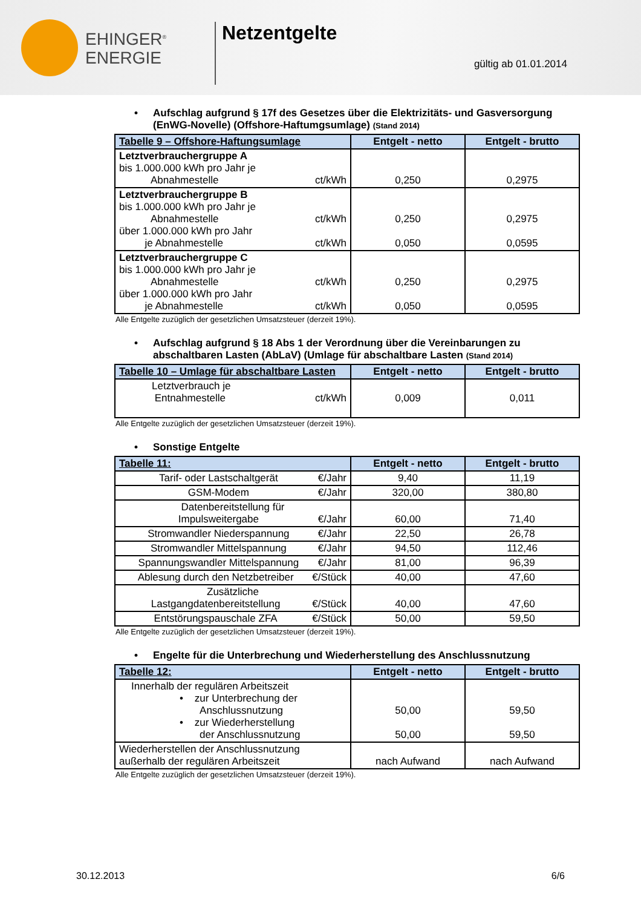EHINGER<sup>®</sup>
ENERGIE
Netzentgelte
gültig ab 01.01.2014
• Aufschlag aufgrund § 17f des Gesetzes über die Elektrizitäts- und Gasversorgung (EnWG-Novelle) (Offshore-Haftumgsumlage) (Stand 2014)
| Tabelle 9 – Offshore-Haftungsumlage | Entgelt - netto | Entgelt - brutto |
| --- | --- | --- |
| Letztverbrauchergruppe A bis 1.000.000 kWh pro Jahr je Abnahmestelle ct/kWh | 0,250 | 0,2975 |
| Letztverbrauchergruppe B bis 1.000.000 kWh pro Jahr je Abnahmestelle ct/kWh über 1.000.000 kWh pro Jahr je Abnahmestelle ct/kWh | 0,250 0,050 | 0,2975 0,0595 |
| Letztverbrauchergruppe C bis 1.000.000 kWh pro Jahr je Abnahmestelle ct/kWh über 1.000.000 kWh pro Jahr je Abnahmestelle ct/kWh | 0,250 0,050 | 0,2975 0,0595 |
Alle Entgelte zuzüglich der gesetzlichen Umsatzsteuer (derzeit 19%).
• Aufschlag aufgrund § 18 Abs 1 der Verordnung über die Vereinbarungen zu abschaltbaren Lasten (AbLaV) (Umlage für abschaltbare Lasten (Stand 2014)
| Tabelle 10 – Umlage für abschaltbare Lasten | Entgelt - netto | Entgelt - brutto |
| --- | --- | --- |
| Letztverbrauch je Entnahmestelle ct/kWh | 0,009 | 0,011 |
Alle Entgelte zuzüglich der gesetzlichen Umsatzsteuer (derzeit 19%).
• Sonstige Entgelte
| Tabelle 11: | Entgelt - netto | Entgelt - brutto |
| --- | --- | --- |
| Tarif- oder Lastschaltgerät €/Jahr | 9,40 | 11,19 |
| GSM-Modem €/Jahr | 320,00 | 380,80 |
| Datenbereitstellung für Impulsweitergabe €/Jahr | 60,00 | 71,40 |
| Stromwandler Niederspannung €/Jahr | 22,50 | 26,78 |
| Stromwandler Mittelspannung €/Jahr | 94,50 | 112,46 |
| Spannungswandler Mittelspannung €/Jahr | 81,00 | 96,39 |
| Ablesung durch den Netzbetreiber €/Stück | 40,00 | 47,60 |
| Zusätzliche Lastgangdatenbereitstellung €/Stück | 40,00 | 47,60 |
| Entstörungspauschale ZFA €/Stück | 50,00 | 59,50 |
Alle Entgelte zuzüglich der gesetzlichen Umsatzsteuer (derzeit 19%).
• Engelte für die Unterbrechung und Wiederherstellung des Anschlussnutzung
| Tabelle 12: | Entgelt - netto | Entgelt - brutto |
| --- | --- | --- |
| Innerhalb der regulären Arbeitszeit • zur Unterbrechung der Anschlussnutzung • zur Wiederherstellung der Anschlussnutzung | 50,00 50,00 | 59,50 59,50 |
| Wiederherstellen der Anschlussnutzung außerhalb der regulären Arbeitszeit | nach Aufwand | nach Aufwand |
Alle Entgelte zuzüglich der gesetzlichen Umsatzsteuer (derzeit 19%).
30.12.2013 6/6